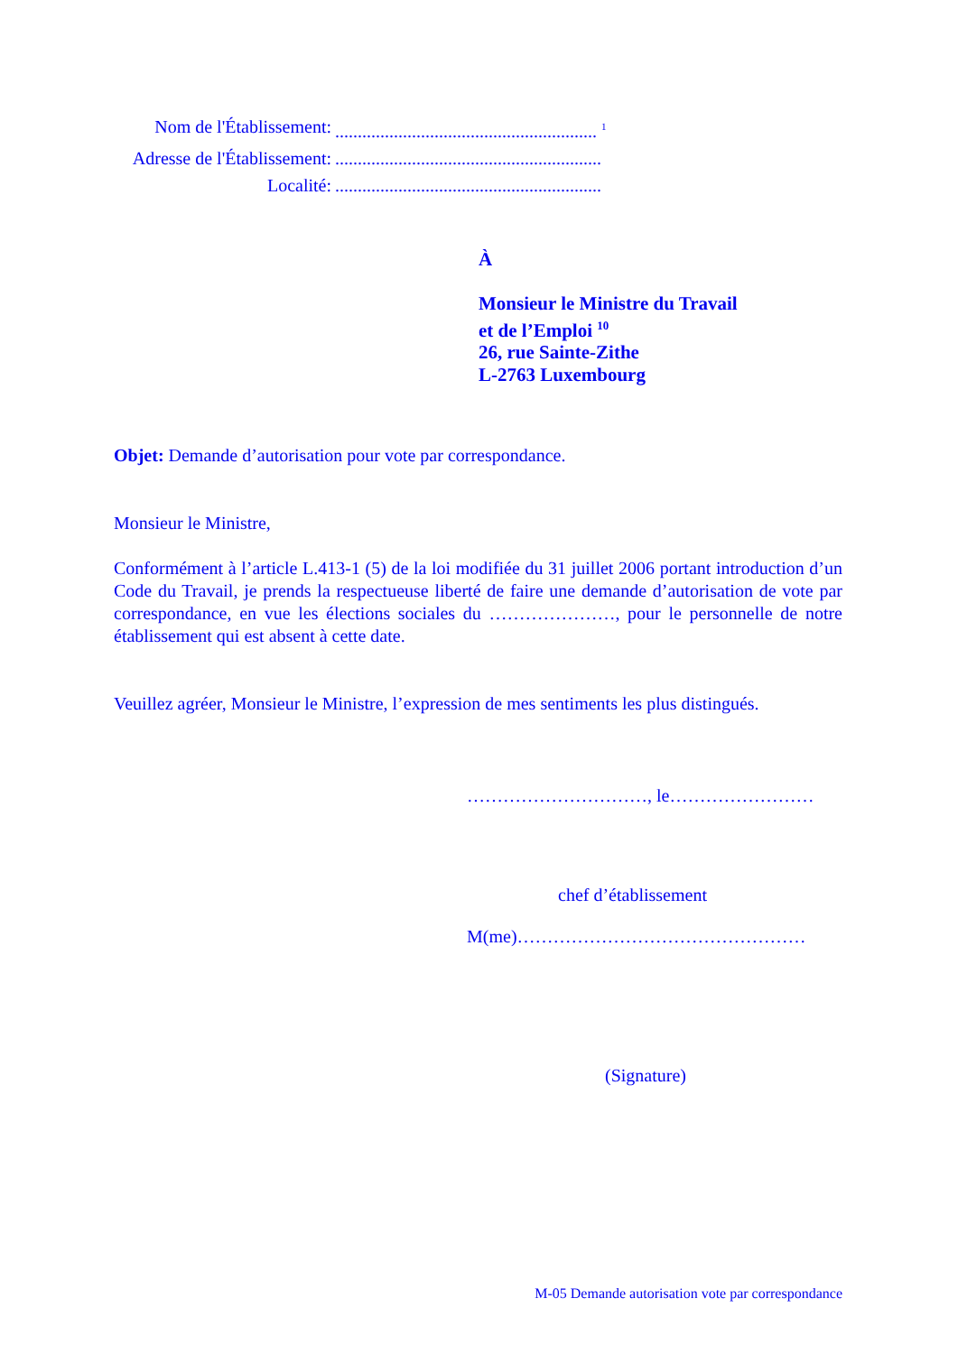Nom de l'Établissement:.......................................................... <sup>1</sup>
Adresse de l'Établissement:...........................................................
Localité:...........................................................
À
Monsieur le Ministre du Travail
et de l’Emploi <sup>10</sup>
26, rue Sainte-Zithe
L-2763 Luxembourg
Objet: Demande d’autorisation pour vote par correspondance.
Monsieur le Ministre,
Conformément à l’article L.413-1 (5) de la loi modifiée du 31 juillet 2006 portant introduction d’un Code du Travail, je prends la respectueuse liberté de faire une demande d’autorisation de vote par correspondance, en vue les élections sociales du …………………, pour le personnelle de notre établissement qui est absent à cette date.
Veuillez agréer, Monsieur le Ministre, l’expression de mes sentiments les plus distingués.
…………………………, le……………………
chef d’établissement
M(me)…………………………………………
(Signature)
M-05 Demande autorisation vote par correspondance